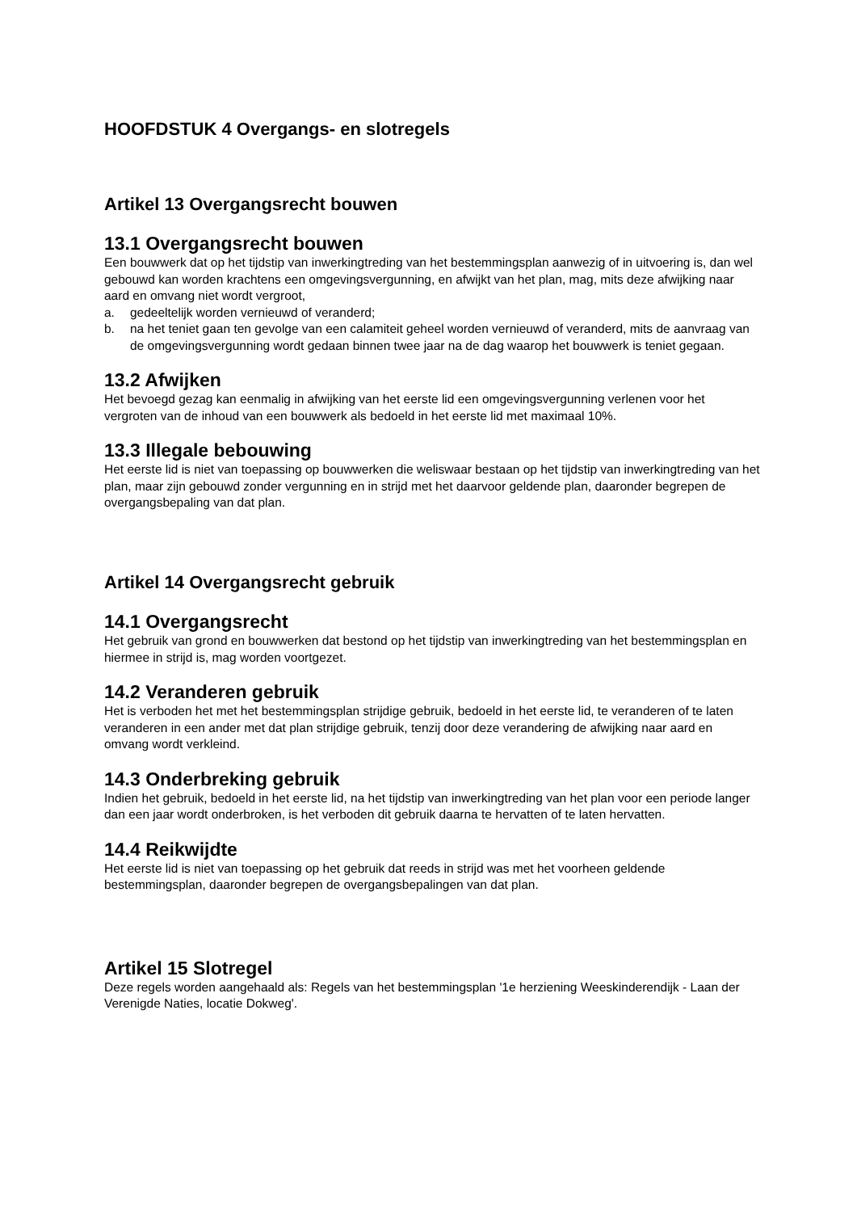HOOFDSTUK 4 Overgangs- en slotregels
Artikel 13 Overgangsrecht bouwen
13.1 Overgangsrecht bouwen
Een bouwwerk dat op het tijdstip van inwerkingtreding van het bestemmingsplan aanwezig of in uitvoering is, dan wel gebouwd kan worden krachtens een omgevingsvergunning, en afwijkt van het plan, mag, mits deze afwijking naar aard en omvang niet wordt vergroot,
a. gedeeltelijk worden vernieuwd of veranderd;
b. na het teniet gaan ten gevolge van een calamiteit geheel worden vernieuwd of veranderd, mits de aanvraag van de omgevingsvergunning wordt gedaan binnen twee jaar na de dag waarop het bouwwerk is teniet gegaan.
13.2 Afwijken
Het bevoegd gezag kan eenmalig in afwijking van het eerste lid een omgevingsvergunning verlenen voor het vergroten van de inhoud van een bouwwerk als bedoeld in het eerste lid met maximaal 10%.
13.3 Illegale bebouwing
Het eerste lid is niet van toepassing op bouwwerken die weliswaar bestaan op het tijdstip van inwerkingtreding van het plan, maar zijn gebouwd zonder vergunning en in strijd met het daarvoor geldende plan, daaronder begrepen de overgangsbepaling van dat plan.
Artikel 14 Overgangsrecht gebruik
14.1 Overgangsrecht
Het gebruik van grond en bouwwerken dat bestond op het tijdstip van inwerkingtreding van het bestemmingsplan en hiermee in strijd is, mag worden voortgezet.
14.2 Veranderen gebruik
Het is verboden het met het bestemmingsplan strijdige gebruik, bedoeld in het eerste lid, te veranderen of te laten veranderen in een ander met dat plan strijdige gebruik, tenzij door deze verandering de afwijking naar aard en omvang wordt verkleind.
14.3 Onderbreking gebruik
Indien het gebruik, bedoeld in het eerste lid, na het tijdstip van inwerkingtreding van het plan voor een periode langer dan een jaar wordt onderbroken, is het verboden dit gebruik daarna te hervatten of te laten hervatten.
14.4 Reikwijdte
Het eerste lid is niet van toepassing op het gebruik dat reeds in strijd was met het voorheen geldende bestemmingsplan, daaronder begrepen de overgangsbepalingen van dat plan.
Artikel 15 Slotregel
Deze regels worden aangehaald als: Regels van het bestemmingsplan '1e herziening Weeskinderendijk - Laan der Verenigde Naties, locatie Dokweg'.